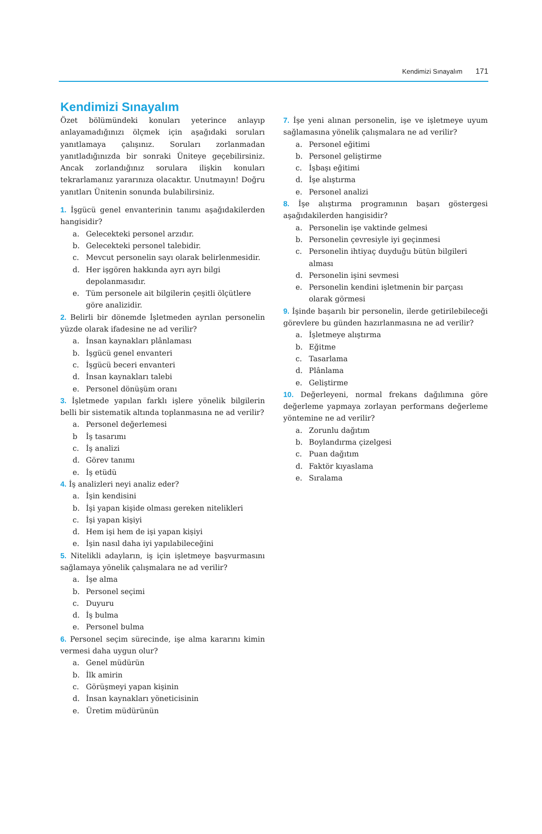Kendimizi Sınayalım 171
Kendimizi Sınayalım
Özet bölümündeki konuları yeterince anlayıp anlayamadığınızı ölçmek için aşağıdaki soruları yanıtlamaya çalışınız. Soruları zorlanmadan yanıtladığınızda bir sonraki Üniteye geçebilirsiniz. Ancak zorlandığınız sorulara ilişkin konuları tekrarlamanız yararınıza olacaktır. Unutmayın! Doğru yanıtları Ünitenin sonunda bulabilirsiniz.
1. İşgücü genel envanterinin tanımı aşağıdakilerden hangisidir?
a. Gelecekteki personel arzıdır.
b. Gelecekteki personel talebidir.
c. Mevcut personelin sayı olarak belirlenmesidir.
d. Her işgören hakkında ayrı ayrı bilgi depolanmasıdır.
e. Tüm personele ait bilgilerin çeşitli ölçütlere göre analizidir.
2. Belirli bir dönemde İşletmeden ayrılan personelin yüzde olarak ifadesine ne ad verilir?
a. İnsan kaynakları plânlaması
b. İşgücü genel envanteri
c. İşgücü beceri envanteri
d. İnsan kaynakları talebi
e. Personel dönüşüm oranı
3. İşletmede yapılan farklı işlere yönelik bilgilerin belli bir sistematik altında toplanmasına ne ad verilir?
a. Personel değerlemesi
b İş tasarımı
c. İş analizi
d. Görev tanımı
e. İş etüdü
4. İş analizleri neyi analiz eder?
a. İşin kendisini
b. İşi yapan kişide olması gereken nitelikleri
c. İşi yapan kişiyi
d. Hem işi hem de işi yapan kişiyi
e. İşin nasıl daha iyi yapılabileceğini
5. Nitelikli adayların, iş için işletmeye başvurmasını sağlamaya yönelik çalışmalara ne ad verilir?
a. İşe alma
b. Personel seçimi
c. Duyuru
d. İş bulma
e. Personel bulma
6. Personel seçim sürecinde, işe alma kararını kimin vermesi daha uygun olur?
a. Genel müdürün
b. İlk amirin
c. Görüşmeyi yapan kişinin
d. İnsan kaynakları yöneticisinin
e. Üretim müdürünün
7. İşe yeni alınan personelin, işe ve işletmeye uyum sağlamasına yönelik çalışmalara ne ad verilir?
a. Personel eğitimi
b. Personel geliştirme
c. İşbaşı eğitimi
d. İşe alıştırma
e. Personel analizi
8. İşe alıştırma programının başarı göstergesi aşağıdakilerden hangisidir?
a. Personelin işe vaktinde gelmesi
b. Personelin çevresiyle iyi geçinmesi
c. Personelin ihtiyaç duyduğu bütün bilgileri alması
d. Personelin işini sevmesi
e. Personelin kendini işletmenin bir parçası olarak görmesi
9. İşinde başarılı bir personelin, ilerde getirilebileceği görevlere bu günden hazırlanmasına ne ad verilir?
a. İşletmeye alıştırma
b. Eğitme
c. Tasarlama
d. Plânlama
e. Geliştirme
10. Değerleyeni, normal frekans dağılımına göre değerleme yapmaya zorlayan performans değerleme yöntemine ne ad verilir?
a. Zorunlu dağıtım
b. Boylandırma çizelgesi
c. Puan dağıtım
d. Faktör kıyaslama
e. Sıralama